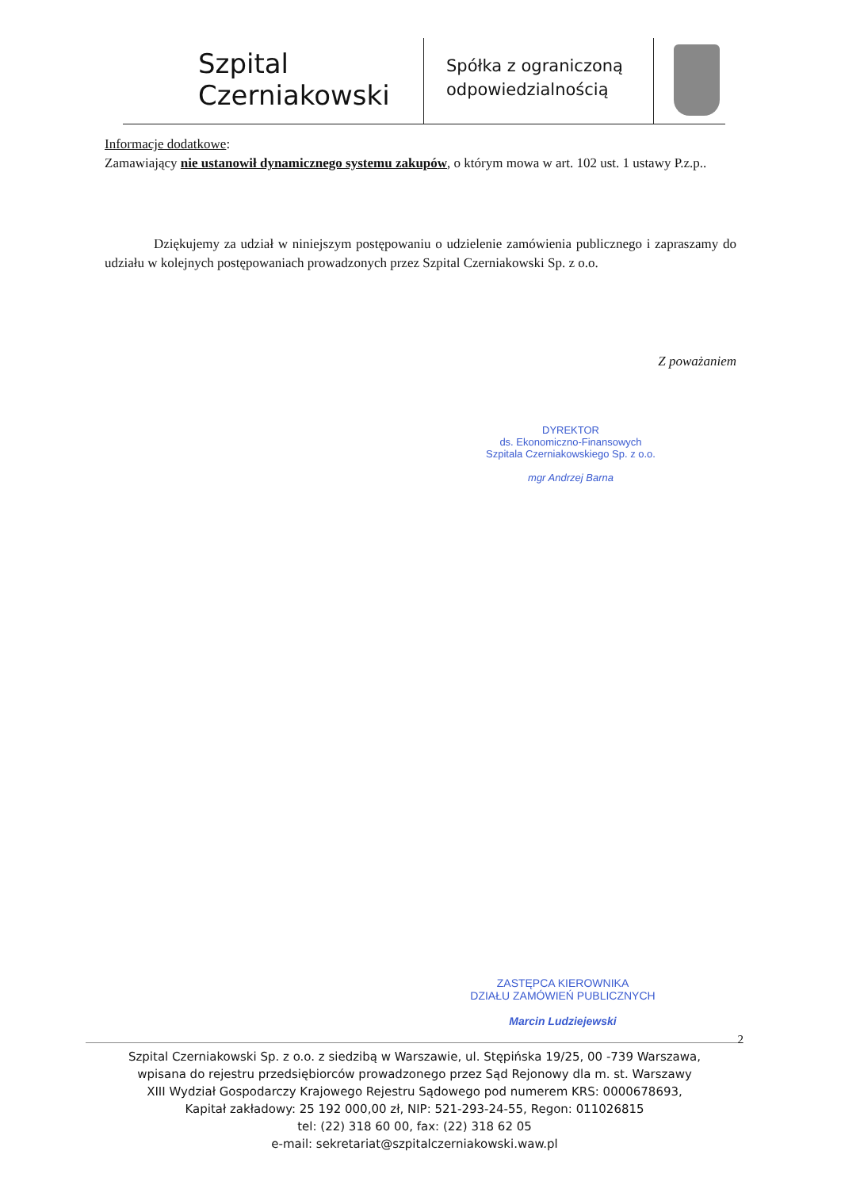Szpital
Czerniakowski
Spółka z ograniczoną odpowiedzialnością
Informacje dodatkowe:
Zamawiający nie ustanowił dynamicznego systemu zakupów, o którym mowa w art. 102 ust. 1 ustawy P.z.p..
Dziękujemy za udział w niniejszym postępowaniu o udzielenie zamówienia publicznego i zapraszamy do udziału w kolejnych postępowaniach prowadzonych przez Szpital Czerniakowski Sp. z o.o.
Z poważaniem
DYREKTOR
ds. Ekonomiczno-Finansowych
Szpitala Czerniakowskiego Sp. z o.o.
mgr Andrzej Barna
ZASTĘPCA KIEROWNIKA
DZIAŁU ZAMÓWIEŃ PUBLICZNYCH
Marcin Ludziejewski
2
Szpital Czerniakowski Sp. z o.o. z siedzibą w Warszawie, ul. Stępińska 19/25, 00 -739 Warszawa,
wpisana do rejestru przedsiębiorców prowadzonego przez Sąd Rejonowy dla m. st. Warszawy
XIII Wydział Gospodarczy Krajowego Rejestru Sądowego pod numerem KRS: 0000678693,
Kapitał zakładowy: 25 192 000,00 zł, NIP: 521-293-24-55, Regon: 011026815
tel: (22) 318 60 00, fax: (22) 318 62 05
e-mail: sekretariat@szpitalczerniakowski.waw.pl